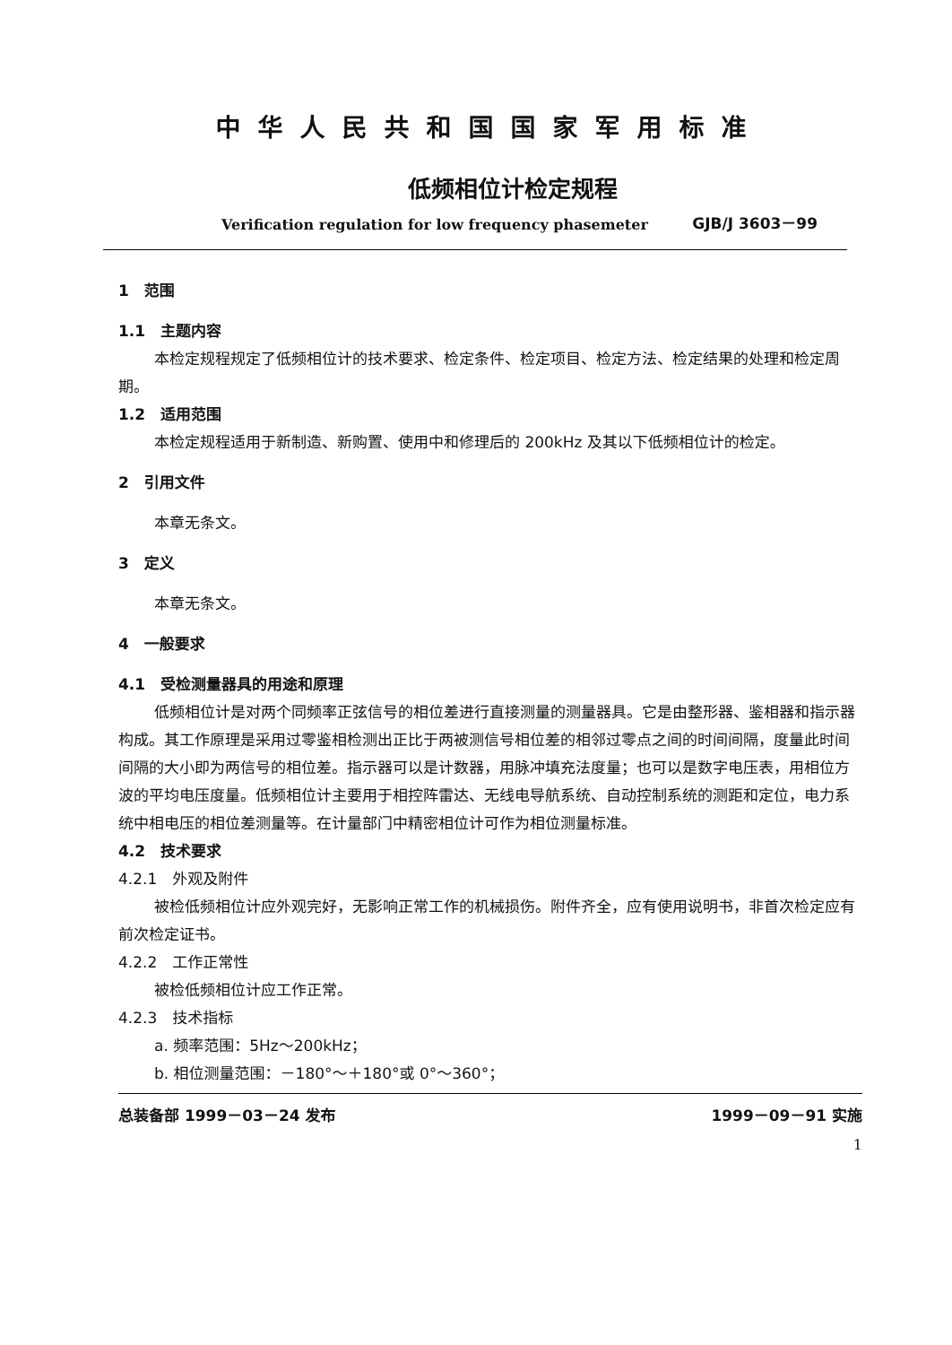中华人民共和国国家军用标准
低频相位计检定规程
Verification regulation for low frequency phasemeter GJB/J 3603－99
1　范围
1.1　主题内容
本检定规程规定了低频相位计的技术要求、检定条件、检定项目、检定方法、检定结果的处理和检定周期。
1.2　适用范围
本检定规程适用于新制造、新购置、使用中和修理后的 200kHz 及其以下低频相位计的检定。
2　引用文件
本章无条文。
3　定义
本章无条文。
4　一般要求
4.1　受检测量器具的用途和原理
低频相位计是对两个同频率正弦信号的相位差进行直接测量的测量器具。它是由整形器、鉴相器和指示器构成。其工作原理是采用过零鉴相检测出正比于两被测信号相位差的相邻过零点之间的时间间隔，度量此时间间隔的大小即为两信号的相位差。指示器可以是计数器，用脉冲填充法度量；也可以是数字电压表，用相位方波的平均电压度量。低频相位计主要用于相控阵雷达、无线电导航系统、自动控制系统的测距和定位，电力系统中相电压的相位差测量等。在计量部门中精密相位计可作为相位测量标准。
4.2　技术要求
4.2.1　外观及附件
被检低频相位计应外观完好，无影响正常工作的机械损伤。附件齐全，应有使用说明书，非首次检定应有前次检定证书。
4.2.2　工作正常性
被检低频相位计应工作正常。
4.2.3　技术指标
a. 频率范围：5Hz～200kHz；
b. 相位测量范围：－180°～＋180°或 0°～360°；
总装备部 1999－03－24 发布 1999－09－91 实施
1